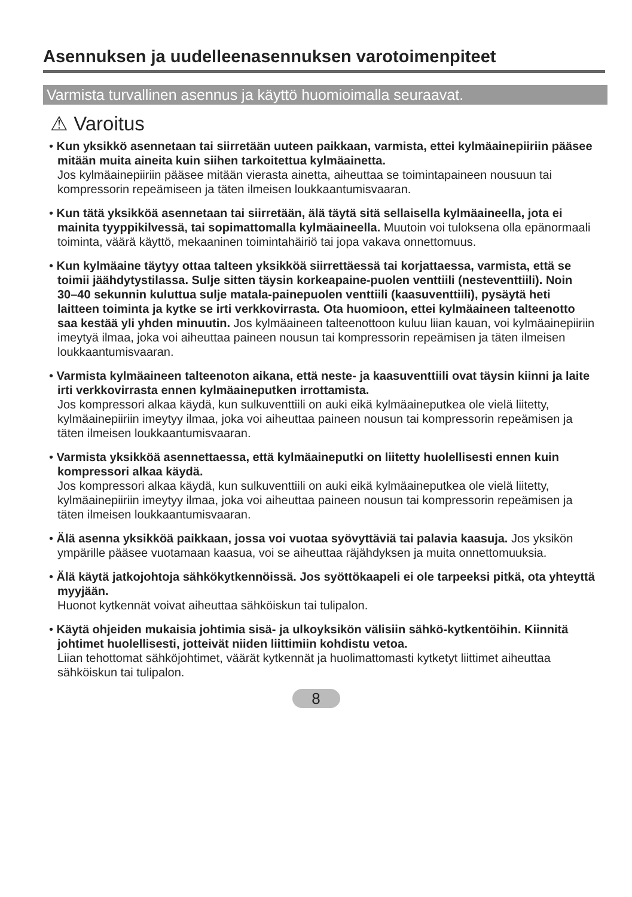Asennuksen ja uudelleenasennuksen varotoimenpiteet
Varmista turvallinen asennus ja käyttö huomioimalla seuraavat.
⚠ Varoitus
• Kun yksikkö asennetaan tai siirretään uuteen paikkaan, varmista, ettei kylmäainepiiriin pääsee mitään muita aineita kuin siihen tarkoitettua kylmäainetta.
Jos kylmäainepiiriin pääsee mitään vierasta ainetta, aiheuttaa se toimintapaineen nousuun tai kompressorin repeämiseen ja täten ilmeisen loukkaantumisvaaran.
• Kun tätä yksikköä asennetaan tai siirretään, älä täytä sitä sellaisella kylmäaineella, jota ei mainita tyyppikilvessä, tai sopimattomalla kylmäaineella. Muutoin voi tuloksena olla epänormaali toiminta, väärä käyttö, mekaaninen toimintahäiriö tai jopa vakava onnettomuus.
• Kun kylmäaine täytyy ottaa talteen yksikköä siirrettäessä tai korjattaessa, varmista, että se toimii jäähdytystilassa. Sulje sitten täysin korkeapaine-puolen venttiili (nesteventtiili). Noin 30–40 sekunnin kuluttua sulje matala-painepuolen venttiili (kaasuventtiili), pysäytä heti laitteen toiminta ja kytke se irti verkkovirrasta. Ota huomioon, ettei kylmäaineen talteenotto saa kestää yli yhden minuutin. Jos kylmäaineen talteenottoon kuluu liian kauan, voi kylmäainepiiriin imeytyä ilmaa, joka voi aiheuttaa paineen nousun tai kompressorin repeämisen ja täten ilmeisen loukkaantumisvaaran.
• Varmista kylmäaineen talteenoton aikana, että neste- ja kaasuventtiili ovat täysin kiinni ja laite irti verkkovirrasta ennen kylmäaineputken irrottamista.
Jos kompressori alkaa käydä, kun sulkuventtiili on auki eikä kylmäaineputkea ole vielä liitetty, kylmäainepiiriin imeytyy ilmaa, joka voi aiheuttaa paineen nousun tai kompressorin repeämisen ja täten ilmeisen loukkaantumisvaaran.
• Varmista yksikköä asennettaessa, että kylmäaineputki on liitetty huolellisesti ennen kuin kompressori alkaa käydä.
Jos kompressori alkaa käydä, kun sulkuventtiili on auki eikä kylmäaineputkea ole vielä liitetty, kylmäainepiiriin imeytyy ilmaa, joka voi aiheuttaa paineen nousun tai kompressorin repeämisen ja täten ilmeisen loukkaantumisvaaran.
• Älä asenna yksikköä paikkaan, jossa voi vuotaa syövyttäviä tai palavia kaasuja. Jos yksikön ympärille pääsee vuotamaan kaasua, voi se aiheuttaa räjähdyksen ja muita onnettomuuksia.
• Älä käytä jatkojohtoja sähkökytkennöissä. Jos syöttökaapeli ei ole tarpeeksi pitkä, ota yhteyttä myyjään.
Huonot kytkennät voivat aiheuttaa sähköiskun tai tulipalon.
• Käytä ohjeiden mukaisia johtimia sisä- ja ulkoyksikön välisiin sähkö-kytkentöihin. Kiinnitä johtimet huolellisesti, jotteivät niiden liittimiin kohdistu vetoa.
Liian tehottomat sähköjohtimet, väärät kytkennät ja huolimattomasti kytketyt liittimet aiheuttaa sähköiskun tai tulipalon.
8